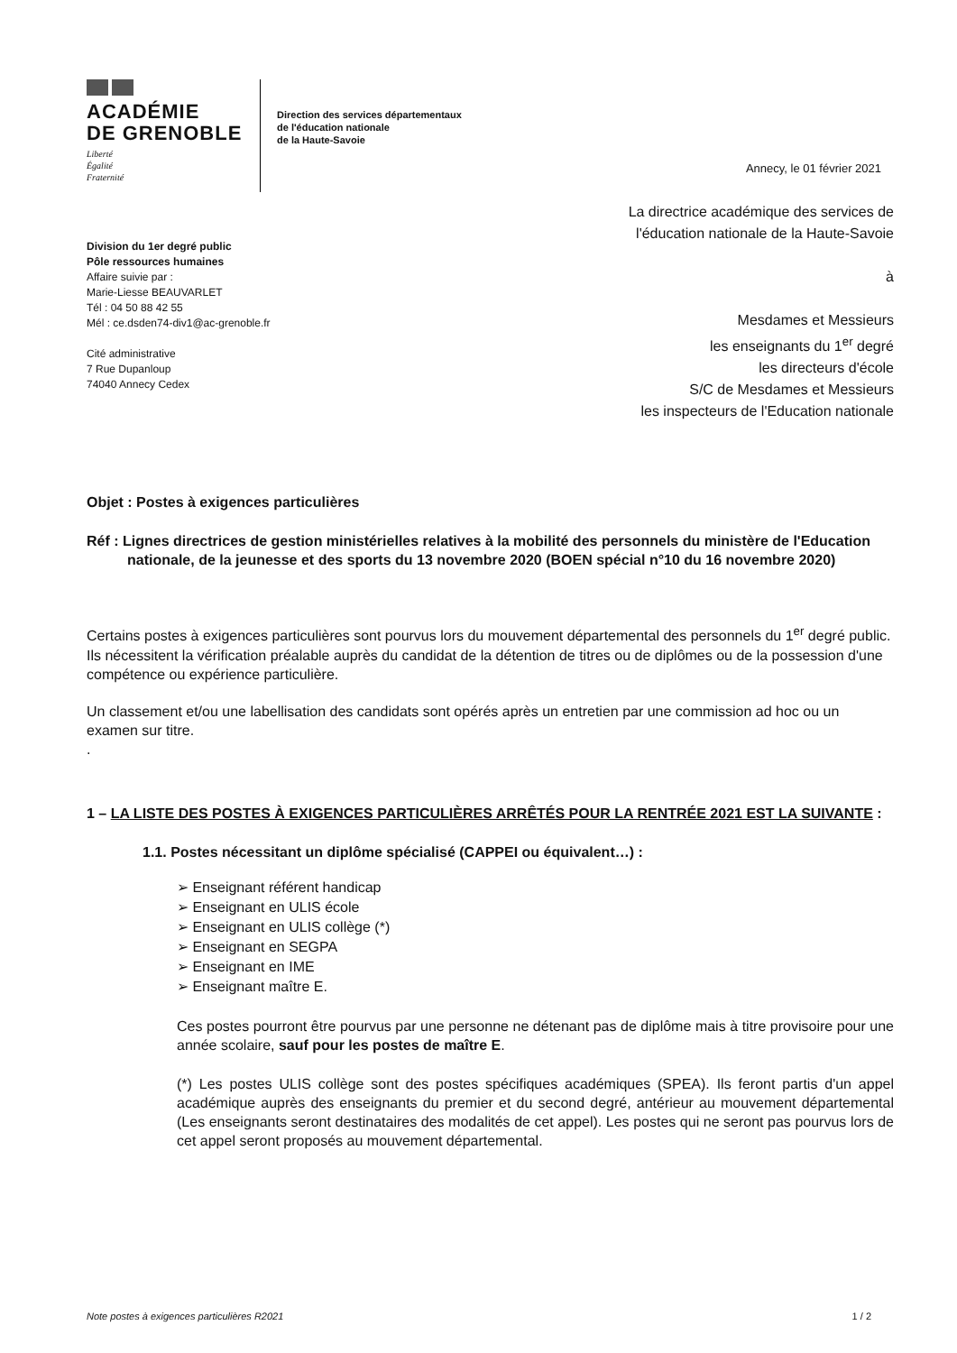ACADÉMIE
DE GRENOBLE
Liberté
Égalité
Fraternité
Direction des services départementaux
de l'éducation nationale
de la Haute-Savoie
Division du 1er degré public
Pôle ressources humaines
Affaire suivie par :
Marie-Liesse BEAUVARLET
Tél : 04 50 88 42 55
Mél : ce.dsden74-div1@ac-grenoble.fr
Cité administrative
7 Rue Dupanloup
74040 Annecy Cedex
Annecy, le 01 février 2021
La directrice académique des services de l'éducation nationale de la Haute-Savoie
à
Mesdames et Messieurs
les enseignants du 1<sup>er</sup> degré
les directeurs d'école
S/C de Mesdames et Messieurs
les inspecteurs de l'Education nationale
Objet : Postes à exigences particulières
Réf : Lignes directrices de gestion ministérielles relatives à la mobilité des personnels du ministère de l'Education nationale, de la jeunesse et des sports du 13 novembre 2020 (BOEN spécial n°10 du 16 novembre 2020)
Certains postes à exigences particulières sont pourvus lors du mouvement départemental des personnels du 1<sup>er</sup> degré public.
Ils nécessitent la vérification préalable auprès du candidat de la détention de titres ou de diplômes ou de la possession d'une compétence ou expérience particulière.
Un classement et/ou une labellisation des candidats sont opérés après un entretien par une commission ad hoc ou un examen sur titre.
.
1 – LA LISTE DES POSTES À EXIGENCES PARTICULIÈRES ARRÊTÉS POUR LA RENTRÉE 2021 EST LA SUIVANTE :
1.1. Postes nécessitant un diplôme spécialisé (CAPPEI ou équivalent…) :
➢ Enseignant référent handicap
➢ Enseignant en ULIS école
➢ Enseignant en ULIS collège (*)
➢ Enseignant en SEGPA
➢ Enseignant en IME
➢ Enseignant maître E.
Ces postes pourront être pourvus par une personne ne détenant pas de diplôme mais à titre provisoire pour une année scolaire, sauf pour les postes de maître E.
(*) Les postes ULIS collège sont des postes spécifiques académiques (SPEA). Ils feront partis d'un appel académique auprès des enseignants du premier et du second degré, antérieur au mouvement départemental (Les enseignants seront destinataires des modalités de cet appel). Les postes qui ne seront pas pourvus lors de cet appel seront proposés au mouvement départemental.
Note postes à exigences particulières R2021 1 / 2